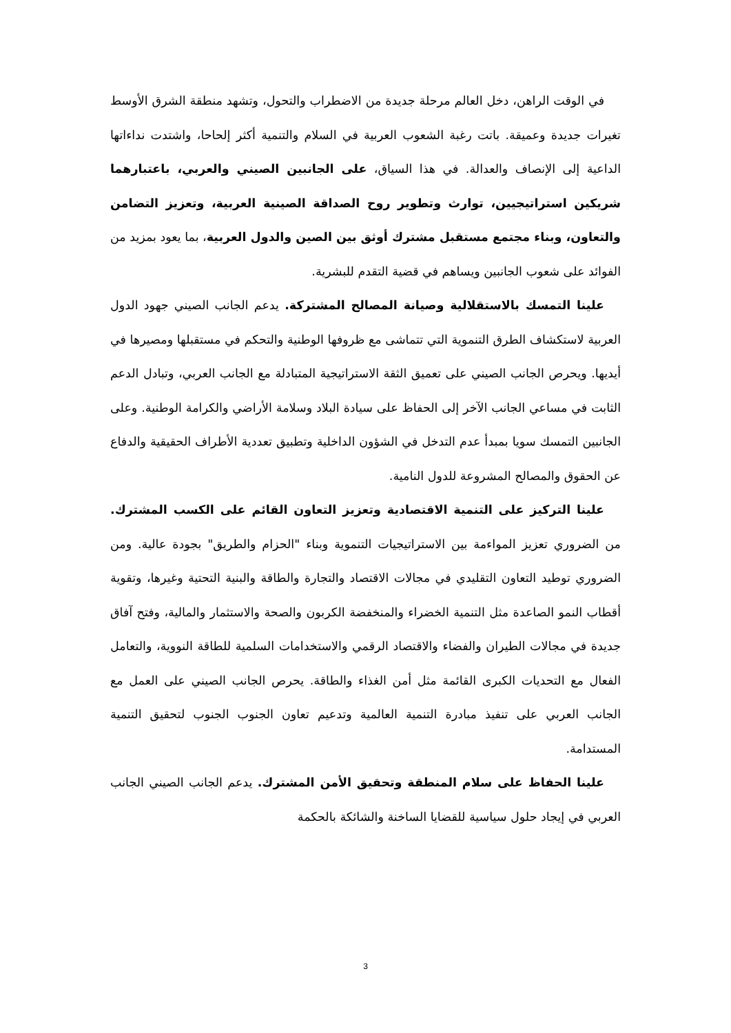في الوقت الراهن، دخل العالم مرحلة جديدة من الاضطراب والتحول، وتشهد منطقة الشرق الأوسط تغيرات جديدة وعميقة. باتت رغبة الشعوب العربية في السلام والتنمية أكثر إلحاحا، واشتدت نداءاتها الداعية إلى الإنصاف والعدالة. في هذا السياق، على الجانبين الصيني والعربي، باعتبارهما شريكين استراتيجيين، توارث وتطوير روح الصداقة الصينية العربية، وتعزيز التضامن والتعاون، وبناء مجتمع مستقبل مشترك أوثق بين الصين والدول العربية، بما يعود بمزيد من الفوائد على شعوب الجانبين ويساهم في قضية التقدم للبشرية.
علينا التمسك بالاستقلالية وصيانة المصالح المشتركة. يدعم الجانب الصيني جهود الدول العربية لاستكشاف الطرق التنموية التي تتماشى مع ظروفها الوطنية والتحكم في مستقبلها ومصيرها في أيديها. ويحرص الجانب الصيني على تعميق الثقة الاستراتيجية المتبادلة مع الجانب العربي، وتبادل الدعم الثابت في مساعي الجانب الآخر إلى الحفاظ على سيادة البلاد وسلامة الأراضي والكرامة الوطنية. وعلى الجانبين التمسك سويا بمبدأ عدم التدخل في الشؤون الداخلية وتطبيق تعددية الأطراف الحقيقية والدفاع عن الحقوق والمصالح المشروعة للدول النامية.
علينا التركيز على التنمية الاقتصادية وتعزيز التعاون القائم على الكسب المشترك. من الضروري تعزيز المواءمة بين الاستراتيجيات التنموية وبناء "الحزام والطريق" بجودة عالية. ومن الضروري توطيد التعاون التقليدي في مجالات الاقتصاد والتجارة والطاقة والبنية التحتية وغيرها، وتقوية أقطاب النمو الصاعدة مثل التنمية الخضراء والمنخفضة الكربون والصحة والاستثمار والمالية، وفتح آفاق جديدة في مجالات الطيران والفضاء والاقتصاد الرقمي والاستخدامات السلمية للطاقة النووية، والتعامل الفعال مع التحديات الكبرى القائمة مثل أمن الغذاء والطاقة. يحرص الجانب الصيني على العمل مع الجانب العربي على تنفيذ مبادرة التنمية العالمية وتدعيم تعاون الجنوب الجنوب لتحقيق التنمية المستدامة.
علينا الحفاظ على سلام المنطقة وتحقيق الأمن المشترك. يدعم الجانب الصيني الجانب العربي في إيجاد حلول سياسية للقضايا الساخنة والشائكة بالحكمة
3